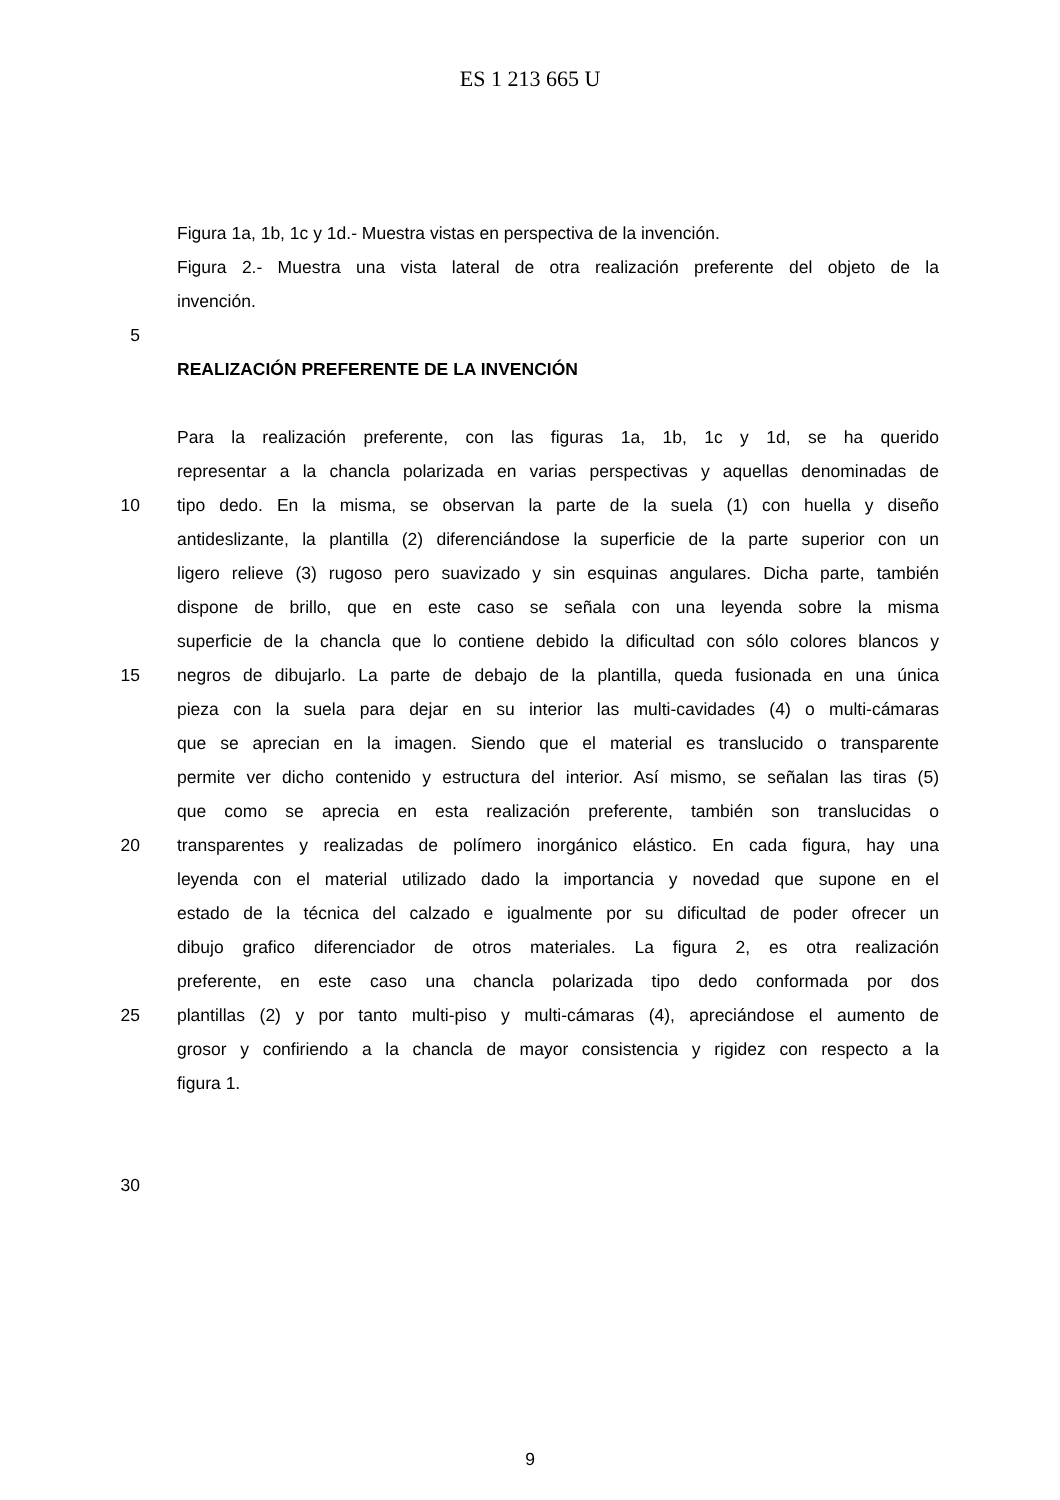ES 1 213 665 U
Figura 1a, 1b, 1c y 1d.- Muestra vistas en perspectiva de la invención.
Figura 2.- Muestra una vista lateral de otra realización preferente del objeto de la
invención.
5
REALIZACIÓN PREFERENTE DE LA INVENCIÓN
Para la realización preferente, con las figuras 1a, 1b, 1c y 1d, se ha querido
representar a la chancla polarizada en varias perspectivas y aquellas denominadas de
10 tipo dedo. En la misma, se observan la parte de la suela (1) con huella y diseño
antideslizante, la plantilla (2) diferenciándose la superficie de la parte superior con un
ligero relieve (3) rugoso pero suavizado y sin esquinas angulares. Dicha parte, también
dispone de brillo, que en este caso se señala con una leyenda sobre la misma
superficie de la chancla que lo contiene debido la dificultad con sólo colores blancos y
15 negros de dibujarlo. La parte de debajo de la plantilla, queda fusionada en una única
pieza con la suela para dejar en su interior las multi-cavidades (4) o multi-cámaras
que se aprecian en la imagen. Siendo que el material es translucido o transparente
permite ver dicho contenido y estructura del interior. Así mismo, se señalan las tiras (5)
que como se aprecia en esta realización preferente, también son translucidas o
20 transparentes y realizadas de polímero inorgánico elástico. En cada figura, hay una
leyenda con el material utilizado dado la importancia y novedad que supone en el
estado de la técnica del calzado e igualmente por su dificultad de poder ofrecer un
dibujo grafico diferenciador de otros materiales. La figura 2, es otra realización
preferente, en este caso una chancla polarizada tipo dedo conformada por dos
25 plantillas (2) y por tanto multi-piso y multi-cámaras (4), apreciándose el aumento de
grosor y confiriendo a la chancla de mayor consistencia y rigidez con respecto a la
figura 1.
30
9